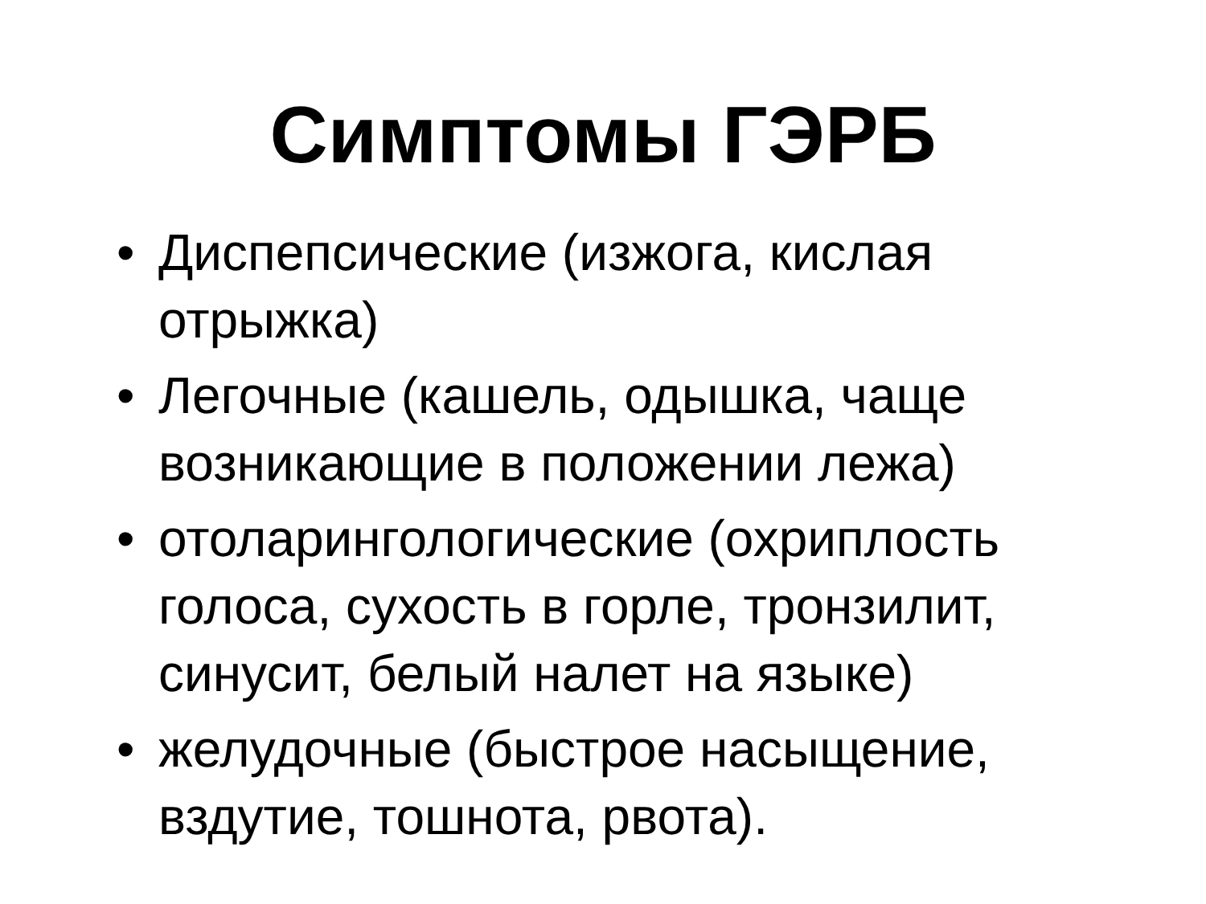Симптомы ГЭРБ
• Диспепсические (изжога, кислая отрыжка)
• Легочные (кашель, одышка, чаще возникающие в положении лежа)
• отоларингологические (охриплость голоса, сухость в горле, тронзилит, синусит, белый налет на языке)
• желудочные (быстрое насыщение, вздутие, тошнота, рвота).